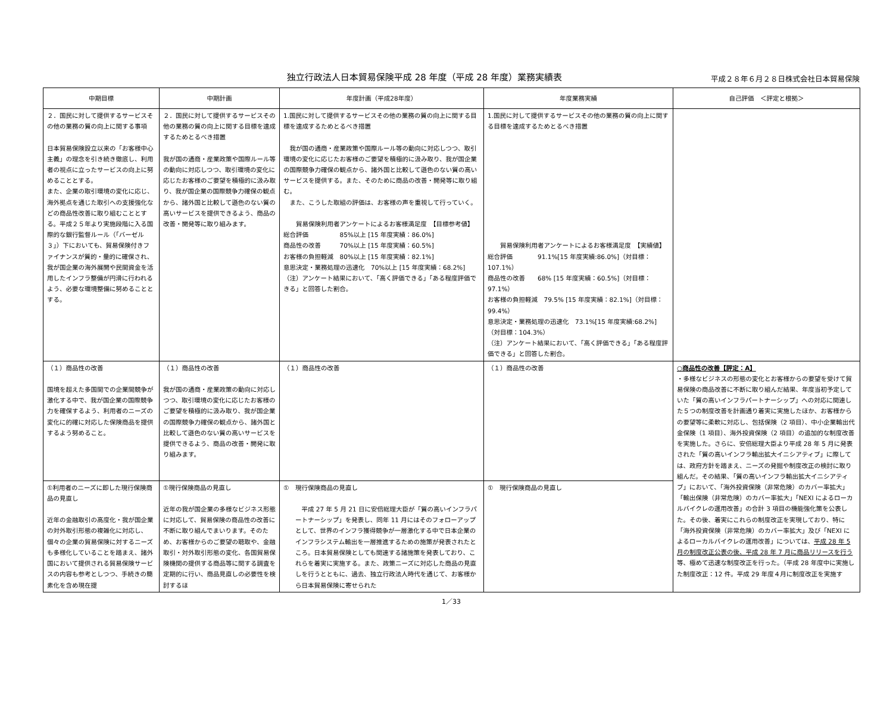独立行政法人日本貿易保険平成 28 年度（平成 28 年度）業務実績表
平成２８年６月２８日株式会社日本貿易保険
| 中期目標 | 中期計画 | 年度計画（平成28年度） | 年度業務実績 | 自己評価 ＜評定と根拠＞ |
| --- | --- | --- | --- | --- |
| ２．国民に対して提供するサービスその他の業務の質の向上に関する事項 日本貿易保険設立以来の「お客様中心主義」の理念を引き続き徹底し、利用者の視点に立ったサービスの向上に努めることとする。 また、企業の取引環境の変化に応じ、海外拠点を通じた取引への支援強化などの商品性改善に取り組むこととする。平成２５年より実施段階に入る国際的な銀行監督ルール（「バーゼル３」）下においても、貿易保険付きファイナンスが質的・量的に確保され、我が国企業の海外展開や民間資金を活用したインフラ整備が円滑に行われるよう、必要な環境整備に努めることとする。 | ２．国民に対して提供するサービスその他の業務の質の向上に関する目標を達成するためとるべき措置 我が国の通商・産業政策や国際ルール等の動向に対応しつつ、取引環境の変化に応じたお客様のご要望を積極的に汲み取り、我が国企業の国際競争力確保の観点から、諸外国と比較して遜色のない質の高いサービスを提供できるよう、商品の改善・開発等に取り組みます。 | 1.国民に対して提供するサービスその他の業務の質の向上に関する目標を達成するためとるべき措置 我が国の通商・産業政策や国際ルール等の動向に対応しつつ、取引環境の変化に応じたお客様のご要望を積極的に汲み取り、我が国企業の国際競争力確保の観点から、諸外国と比較して遜色のない質の高いサービスを提供する。また、そのために商品の改善・開発等に取り組む。 また、こうした取組の評価は、お客様の声を重視して行っていく。 貿易保険利用者アンケートによるお客様満足度 【目標参考値】 総合評価 85%以上 [15 年度実績：86.0%] 商品性の改善 70%以上 [15 年度実績：60.5%] お客様の負担軽減 80%以上 [15 年度実績：82.1%] 意思決定・業務処理の迅速化 70%以上 [15 年度実績：68.2%] （注）アンケート結果において、「高く評価できる」「ある程度評価できる」と回答した割合。 | 1.国民に対して提供するサービスその他の業務の質の向上に関する目標を達成するためとるべき措置 貿易保険利用者アンケートによるお客様満足度 【実績値】 総合評価 91.1%[15 年度実績:86.0%]（対目標：107.1%） 商品性の改善 68% [15 年度実績：60.5%]（対目標：97.1%） お客様の負担軽減 79.5% [15 年度実績：82.1%]（対目標：99.4%） 意思決定・業務処理の迅速化 73.1%[15 年度実績:68.2%]（対目標：104.3%） （注）アンケート結果において、「高く評価できる」「ある程度評価できる」と回答した割合。 | |
| （１）商品性の改善 国境を超えた多国間での企業間競争が激化する中で、我が国企業の国際競争力を確保するよう、利用者のニーズの変化に的確に対応した保険商品を提供するよう努めること。 | （１）商品性の改善 我が国の通商・産業政策の動向に対応しつつ、取引環境の変化に応じたお客様のご要望を積極的に汲み取り、我が国企業の国際競争力確保の観点から、諸外国と比較して遜色のない質の高いサービスを提供できるよう、商品の改善・開発に取り組みます。 | （１）商品性の改善 | （１）商品性の改善 | ○商品性の改善【評定：A】 ・多様なビジネスの形態の変化とお客様からの要望を受けて貿易保険の商品改善に不断に取り組んだ結果、年度当初予定していた「質の高いインフラパートナーシップ」への対応に関連した５つの制度改善を計画通り着実に実施したほか、お客様からの要望等に柔軟に対応し、包括保険（2 項目）、中小企業輸出代金保険（1 項目）、海外投資保険（2 項目）の追加的な制度改善を実施した。さらに、安倍総理大臣より平成 28 年 5 月に発表された「質の高いインフラ輸出拡大イニシアティブ」に際しては、政府方針を踏まえ、ニーズの発掘や制度改正の検討に取り組んだ。その結果、「質の高いインフラ輸出拡大イニシアティブ」において、「海外投資保険（非常危険）のカバー率拡大」「輸出保険（非常危険）のカバー率拡大」「NEXI によるローカルバイクレの運用改善」の合計 3 項目の機能強化策を公表した。その後、着実にこれらの制度改正を実現しており、特に「海外投資保険（非常危険）のカバー率拡大」及び「NEXI によるローカルバイクレの運用改善」については、 平成 28 年 5 月の制度改正公表の後、平成 28 年 7 月に商品リリースを行う 等、極めて迅速な制度改正を行った。（平成 28 年度中に実施した制度改正：12 件。平成 29 年度４月に制度改正を実施す |
| ①利用者のニーズに即した現行保険商品の見直し 近年の金融取引の高度化・我が国企業の対外取引形態の複雑化に対応し、個々の企業の貿易保険に対するニーズも多様化していることを踏まえ、諸外国において提供される貿易保険サービスの内容も参考としつつ、手続きの簡素化を含め現在提 | ①現行保険商品の見直し 近年の我が国企業の多様なビジネス形態に対応して、貿易保険の商品性の改善に不断に取り組んでまいります。そのため、お客様からのご要望の聴取や、金融取引・対外取引形態の変化、各国貿易保険機関の提供する商品等に関する調査を定期的に行い、商品見直しの必要性を検討するほ | ① 現行保険商品の見直し 平成 27 年 5 月 21 日に安倍総理大臣が「質の高いインフラパートナーシップ」を発表し、同年 11 月にはそのフォローアップとして、世界のインフラ獲得競争が一層激化する中で日本企業のインフラシステム輸出を一層推進するための施策が発表されたところ。日本貿易保険としても関連する諸施策を発表しており、これらを着実に実施する。また、政策ニーズに対応した商品の見直しを行うとともに、過去、独立行政法人時代を通じて、お客様から日本貿易保険に寄せられた | ① 現行保険商品の見直し | |
1／33